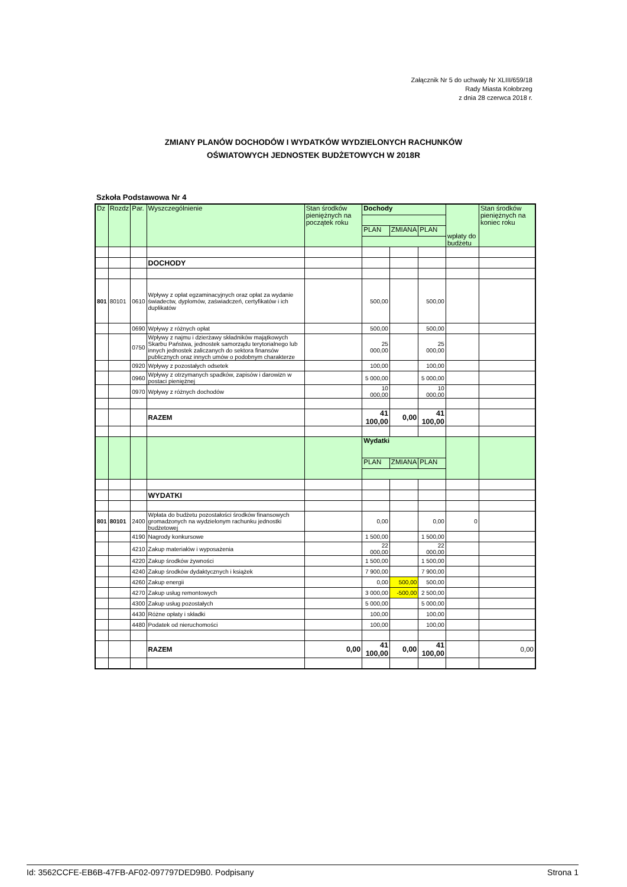Załącznik Nr 5 do uchwały Nr XLIII/659/18
Rady Miasta Kołobrzeg
z dnia 28 czerwca 2018 r.
ZMIANY PLANÓW DOCHODÓW I WYDATKÓW WYDZIELONYCH RACHUNKÓW
OŚWIATOWYCH JEDNOSTEK BUDŻETOWYCH W 2018R
Szkoła Podstawowa Nr 4
| Dz | Rozdz | Par. | Wyszczególnienie | Stan środków pieniężnych na początek roku | Dochody | | | wpłaty do budżetu | Stan środków pieniężnych na koniec roku |
| | | | | | PLAN | ZMIANA | PLAN | | |
| | | | DOCHODY | | | | | | |
| 801 | 80101 | 0610 | Wpływy z opłat egzaminacyjnych oraz opłat za wydanie świadectw, dyplomów, zaświadczeń, certyfikatów i ich duplikatów | | 500,00 | | 500,00 | | |
| | | 0690 | Wpływy z różnych opłat | | 500,00 | | 500,00 | | |
| | | 0750 | Wpływy z najmu i dzierżawy składników majątkowych Skarbu Państwa, jednostek samorządu terytorialnego lub innych jednostek zaliczanych do sektora finansów publicznych oraz innych umów o podobnym charakterze | | 25 000,00 | | 25 000,00 | | |
| | | 0920 | Wpływy z pozostałych odsetek | | 100,00 | | 100,00 | | |
| | | 0960 | Wpływy z otrzymanych spadków, zapisów i darowizn w postaci pieniężnej | | 5 000,00 | | 5 000,00 | | |
| | | 0970 | Wpływy z różnych dochodów | | 10 000,00 | | 10 000,00 | | |
| | | | RAZEM | | 41 100,00 | 0,00 | 41 100,00 | | |
| | | | | | Wydatki | | | | |
| | | | | | PLAN | ZMIANA | PLAN | | |
| | | | WYDATKI | | | | | | |
| 801 | 80101 | 2400 | Wpłata do budżetu pozostałości środków finansowych gromadzonych na wydzielonym rachunku jednostki budżetowej | | 0,00 | | 0,00 | 0 | |
| | | 4190 | Nagrody konkursowe | | 1 500,00 | | 1 500,00 | | |
| | | 4210 | Zakup materiałów i wyposażenia | | 22 000,00 | | 22 000,00 | | |
| | | 4220 | Zakup środków żywności | | 1 500,00 | | 1 500,00 | | |
| | | 4240 | Zakup środków dydaktycznych i książek | | 7 900,00 | | 7 900,00 | | |
| | | 4260 | Zakup energii | | 0,00 | 500,00 | 500,00 | | |
| | | 4270 | Zakup usług remontowych | | 3 000,00 | -500,00 | 2 500,00 | | |
| | | 4300 | Zakup usług pozostałych | | 5 000,00 | | 5 000,00 | | |
| | | 4430 | Różne opłaty i składki | | 100,00 | | 100,00 | | |
| | | 4480 | Podatek od nieruchomości | | 100,00 | | 100,00 | | |
| | | | RAZEM | 0,00 | 41 100,00 | 0,00 | 41 100,00 | | 0,00 |
Id: 3562CCFE-EB6B-47FB-AF02-097797DED9B0. Podpisany Strona 1